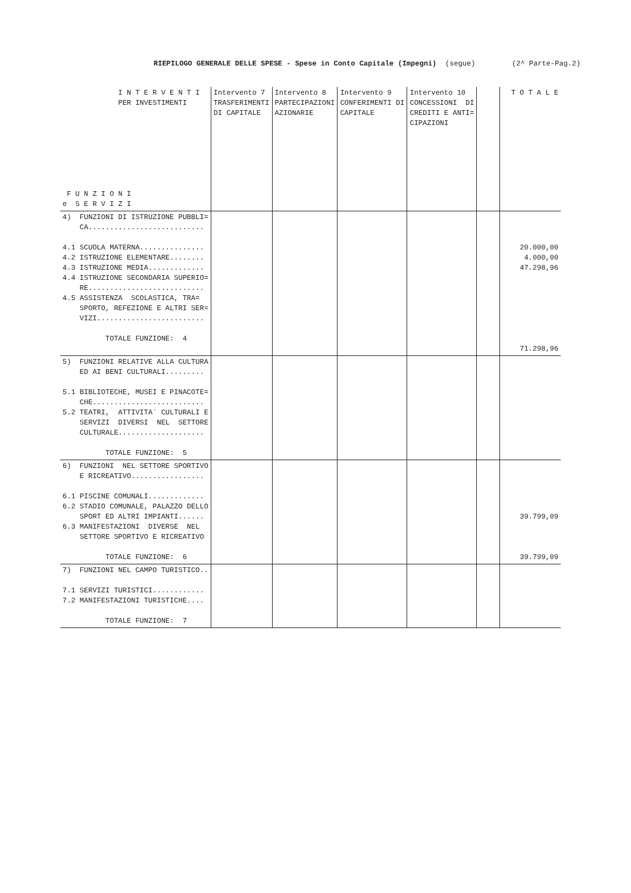RIEPILOGO GENERALE DELLE SPESE - Spese in Conto Capitale (Impegni) (segue) (2^ Parte-Pag.2)
| I N T E R V E N T I PER INVESTIMENTI F U N Z I O N I e S E R V I Z I | Intervento 7 TRASFERIMENTI DI CAPITALE | Intervento 8 PARTECIPAZIONI AZIONARIE | Intervento 9 CONFERIMENTI DI CAPITALE | Intervento 10 CONCESSIONI DI CREDITI E ANTI= CIPAZIONI | | T O T A L E |
| 4) FUNZIONI DI ISTRUZIONE PUBBLI= CA........................... 4.1 SCUOLA MATERNA............... 4.2 ISTRUZIONE ELEMENTARE........ 4.3 ISTRUZIONE MEDIA............. 4.4 ISTRUZIONE SECONDARIA SUPERIO= RE........................... 4.5 ASSISTENZA SCOLASTICA, TRA= SPORTO, REFEZIONE E ALTRI SER= VIZI......................... TOTALE FUNZIONE: 4 | | | | | | 20.000,00 4.000,00 47.298,96 71.298,96 |
| 5) FUNZIONI RELATIVE ALLA CULTURA ED AI BENI CULTURALI......... 5.1 BIBLIOTECHE, MUSEI E PINACOTE= CHE.......................... 5.2 TEATRI, ATTIVITA` CULTURALI E SERVIZI DIVERSI NEL SETTORE CULTURALE.................... TOTALE FUNZIONE: 5 | | | | | | |
| 6) FUNZIONI NEL SETTORE SPORTIVO E RICREATIVO................. 6.1 PISCINE COMUNALI............. 6.2 STADIO COMUNALE, PALAZZO DELLO SPORT ED ALTRI IMPIANTI...... 6.3 MANIFESTAZIONI DIVERSE NEL SETTORE SPORTIVO E RICREATIVO TOTALE FUNZIONE: 6 | | | | | | 39.799,09 39.799,09 |
| 7) FUNZIONI NEL CAMPO TURISTICO.. 7.1 SERVIZI TURISTICI............ 7.2 MANIFESTAZIONI TURISTICHE.... TOTALE FUNZIONE: 7 | | | | | | |